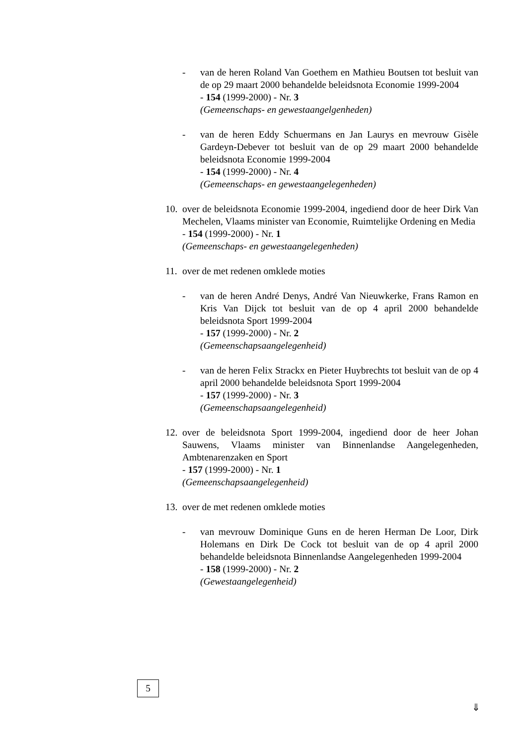- van de heren Roland Van Goethem en Mathieu Boutsen tot besluit van de op 29 maart 2000 behandelde beleidsnota Economie 1999-2004
- 154 (1999-2000) - Nr. 3
(Gemeenschaps- en gewestaangelgenheden)
- van de heren Eddy Schuermans en Jan Laurys en mevrouw Gisèle Gardeyn-Debever tot besluit van de op 29 maart 2000 behandelde beleidsnota Economie 1999-2004
- 154 (1999-2000) - Nr. 4
(Gemeenschaps- en gewestaangelegenheden)
10.
over de beleidsnota Economie 1999-2004, ingediend door de heer Dirk Van Mechelen, Vlaams minister van Economie, Ruimtelijke Ordening en Media
- 154 (1999-2000) - Nr. 1
(Gemeenschaps- en gewestaangelegenheden)
11.
over de met redenen omklede moties
- van de heren André Denys, André Van Nieuwkerke, Frans Ramon en Kris Van Dijck tot besluit van de op 4 april 2000 behandelde beleidsnota Sport 1999-2004
- 157 (1999-2000) - Nr. 2
(Gemeenschapsaangelegenheid)
- van de heren Felix Strackx en Pieter Huybrechts tot besluit van de op 4 april 2000 behandelde beleidsnota Sport 1999-2004
- 157 (1999-2000) - Nr. 3
(Gemeenschapsaangelegenheid)
12.
over de beleidsnota Sport 1999-2004, ingediend door de heer Johan Sauwens, Vlaams minister van Binnenlandse Aangelegenheden, Ambtenarenzaken en Sport
- 157 (1999-2000) - Nr. 1
(Gemeenschapsaangelegenheid)
13.
over de met redenen omklede moties
- van mevrouw Dominique Guns en de heren Herman De Loor, Dirk Holemans en Dirk De Cock tot besluit van de op 4 april 2000 behandelde beleidsnota Binnenlandse Aangelegenheden 1999-2004
- 158 (1999-2000) - Nr. 2
(Gewestaangelegenheid)
5
⇓